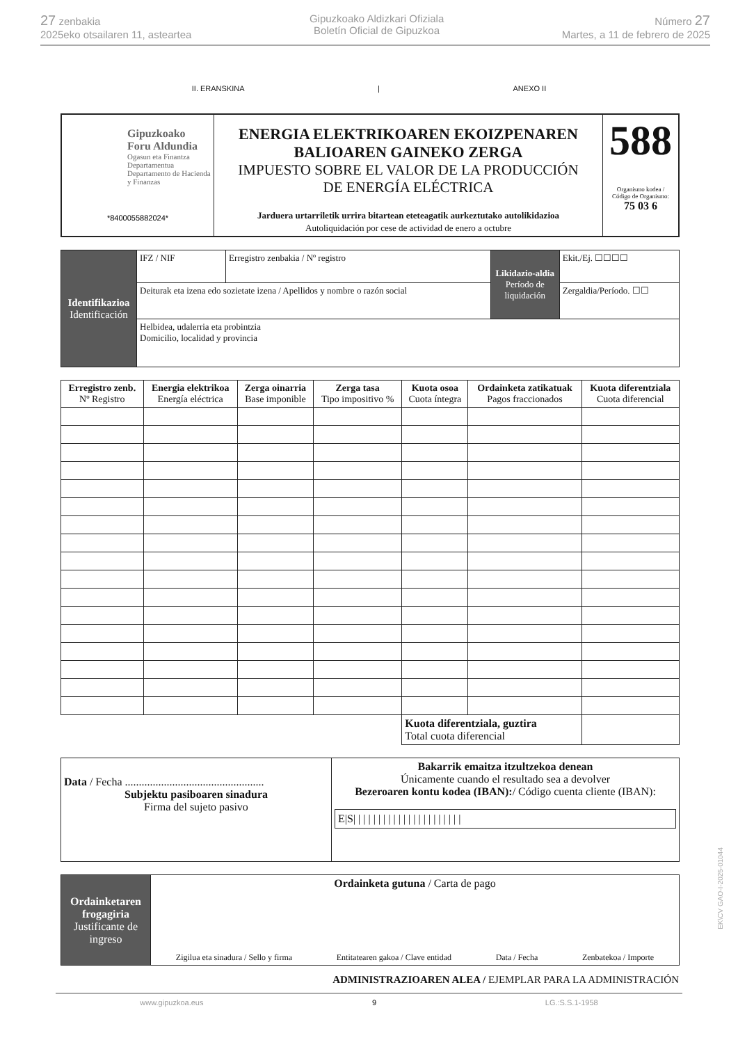27 zenbakia
2025eko otsailaren 11, asteartea
Gipuzkoako Aldizkari Ofiziala
Boletín Oficial de Gipuzkoa
Número 27
Martes, a 11 de febrero de 2025
II. ERANSKINA | ANEXO II
| Gipuzkoako Foru Aldundia Ogasun eta Finantza Departamentua Departamento de Hacienda y Finanzas *8400055882024* | ENERGIA ELEKTRIKOAREN EKOIZPENAREN BALIOAREN GAINEKO ZERGA IMPUESTO SOBRE EL VALOR DE LA PRODUCCIÓN DE ENERGÍA ELÉCTRICA Jarduera urtarriletik urrira bitartean eteteagatik aurkeztutako autolikidazioa Autoliquidación por cese de actividad de enero a octubre | 588 Organismo kodea / Código de Organismo: 75 03 6 |
| Identifikazioa Identificación | IFZ / NIF | Erregistro zenbakia / Nº registro | Likidazio-aldia Período de liquidación | Ekit./Ej. ☐☐☐☐ |
| | Deiturak eta izena edo sozietate izena / Apellidos y nombre o razón social | | | Zergaldia/Período. ☐☐ |
| | Helbidea, udalerria eta probintzia Domicilio, localidad y provincia | | | |
| Erregistro zenb. Nº Registro | Energia elektrikoa Energía eléctrica | Zerga oinarria Base imponible | Zerga tasa Tipo impositivo % | Kuota osoa Cuota íntegra | Ordainketa zatikatuak Pagos fraccionados | Kuota diferentziala Cuota diferencial |
| --- | --- | --- | --- | --- | --- | --- |
| | | | | Kuota diferentziala, guztira Total cuota diferencial | | |
| Data / Fecha .................................................. Subjektu pasiboaren sinadura Firma del sujeto pasivo | Bakarrik emaitza itzultzekoa denean Únicamente cuando el resultado sea a devolver Bezeroaren kontu kodea (IBAN): / Código cuenta cliente (IBAN): E/S/ / / / / / / / / / / / / / / / / / / / / / |
| Ordainketaren frogagiria Justificante de ingreso | Ordainketa gutuna / Carta de pago Zigilua eta sinadura / Sello y firma Entitatearen gakoa / Clave entidad Data / Fecha Zenbatekoa / Importe |
ADMINISTRAZIOAREN ALEA / EJEMPLAR PARA LA ADMINISTRACIÓN
www.gipuzkoa.eus 9 LG.:S.S.1-1958
EK\CV GAO-I-2025-01044